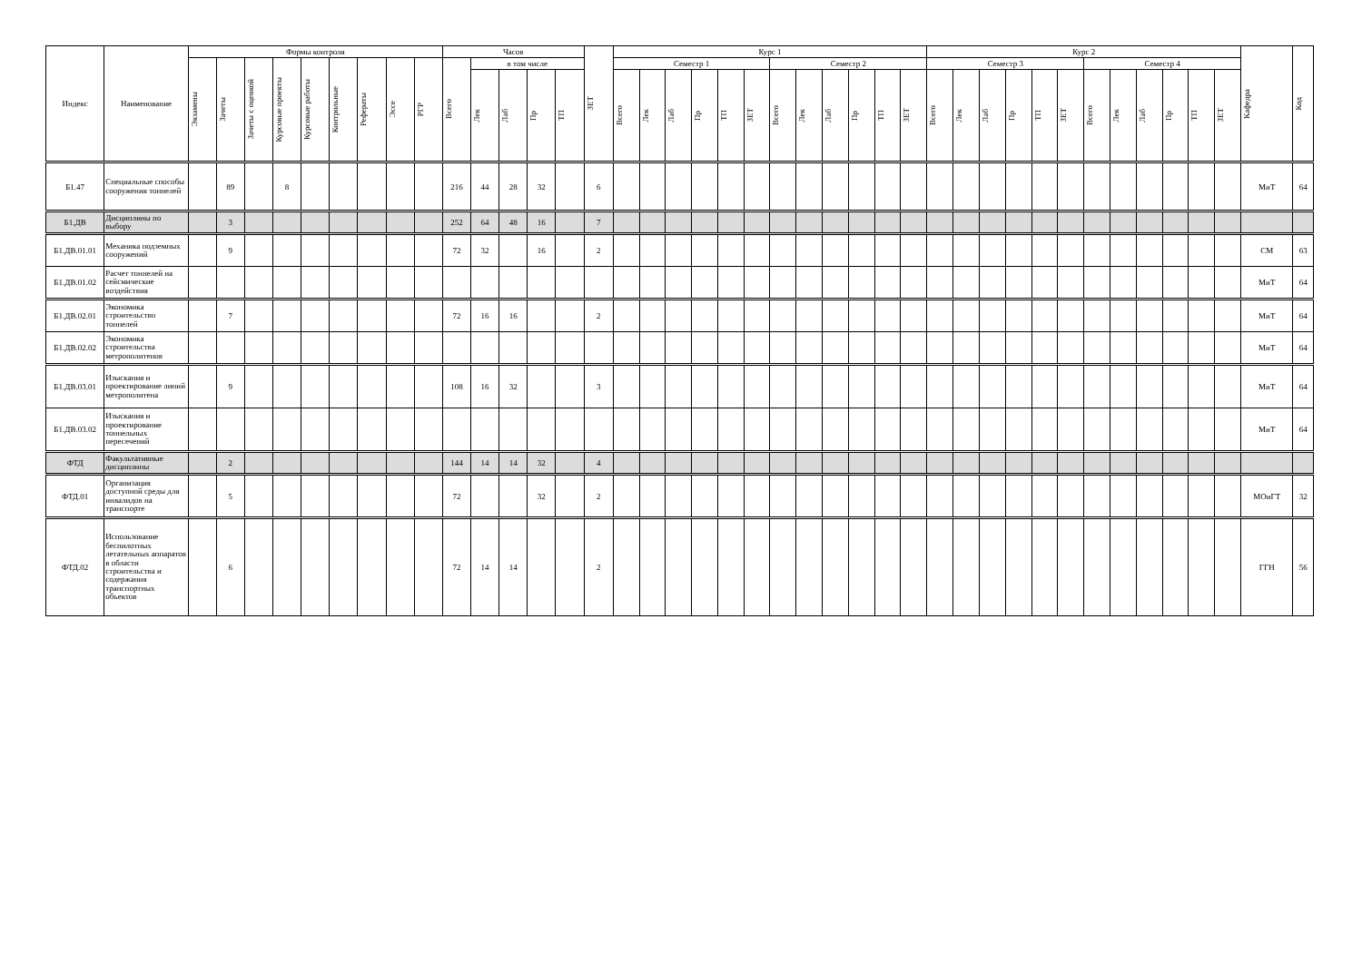| Индекс | Наименование | Формы контроля | | | | | | | | | Часов | | | | | ЗЕТ | Курс 1 | | | | | | | | | | | | Курс 2 | | | | | | | | | | | | Кафедра | Код |
| --- | --- | --- | --- | --- | --- | --- | --- | --- | --- | --- | --- | --- | --- | --- | --- | --- | --- | --- | --- | --- | --- | --- | --- | --- | --- | --- | --- | --- | --- | --- | --- | --- | --- | --- | --- | --- | --- | --- | --- | --- | --- | --- |
| | | Экзамены | Зачеты | Зачеты с оценкой | Курсовые проекты | Курсовые работы | Контрольные | Рефераты | Эссе | РГР | Всего | в том числе | | | | | Семестр 1 | | | | | | Семестр 2 | | | | | | Семестр 3 | | | | | | Семестр 4 | | | | | | | |
| | | | | | | | | | | | | Лек | Лаб | Пр | ТП | | Всего | Лек | Лаб | Пр | ТП | ЗЕТ | Всего | Лек | Лаб | Пр | ТП | ЗЕТ | Всего | Лек | Лаб | Пр | ТП | ЗЕТ | Всего | Лек | Лаб | Пр | ТП | ЗЕТ | | |
| Б1.47 | Специальные способы сооружения тоннелей | | 89 | | 8 | | | | | | 216 | 44 | 28 | 32 | | 6 | | | | | | | | | | | | | | | | | | | | | | | | | МиТ | 64 |
| Б1.ДВ | Дисциплины по выбору | | 3 | | | | | | | | 252 | 64 | 48 | 16 | | 7 | | | | | | | | | | | | | | | | | | | | | | | | | | |
| Б1.ДВ.01.01 | Механика подземных сооружений | | 9 | | | | | | | | 72 | 32 | | 16 | | 2 | | | | | | | | | | | | | | | | | | | | | | | | | СМ | 63 |
| Б1.ДВ.01.02 | Расчет тоннелей на сейсмические воздействия | | | | | | | | | | | | | | | | | | | | | | | | | | | | | | | | | | | | | | | | МиТ | 64 |
| Б1.ДВ.02.01 | Экономика строительство тоннелей | | 7 | | | | | | | | 72 | 16 | 16 | | | 2 | | | | | | | | | | | | | | | | | | | | | | | | | МиТ | 64 |
| Б1.ДВ.02.02 | Экономика строительства метрополитенов | | | | | | | | | | | | | | | | | | | | | | | | | | | | | | | | | | | | | | | | МиТ | 64 |
| Б1.ДВ.03.01 | Изыскания и проектирование линий метрополитена | | 9 | | | | | | | | 108 | 16 | 32 | | | 3 | | | | | | | | | | | | | | | | | | | | | | | | | МиТ | 64 |
| Б1.ДВ.03.02 | Изыскания и проектирование тоннельных пересечений | | | | | | | | | | | | | | | | | | | | | | | | | | | | | | | | | | | | | | | | МиТ | 64 |
| ФТД | Факультативные дисциплины | | 2 | | | | | | | | 144 | 14 | 14 | 32 | | 4 | | | | | | | | | | | | | | | | | | | | | | | | | | |
| ФТД.01 | Организация доступной среды для инвалидов на транспорте | | 5 | | | | | | | | 72 | | | 32 | | 2 | | | | | | | | | | | | | | | | | | | | | | | | | МОиГТ | 32 |
| ФТД.02 | Использование беспилотных летательных аппаратов в области строительства и содержания транспортных объектов | | 6 | | | | | | | | 72 | 14 | 14 | | | 2 | | | | | | | | | | | | | | | | | | | | | | | | | ГГН | 56 |